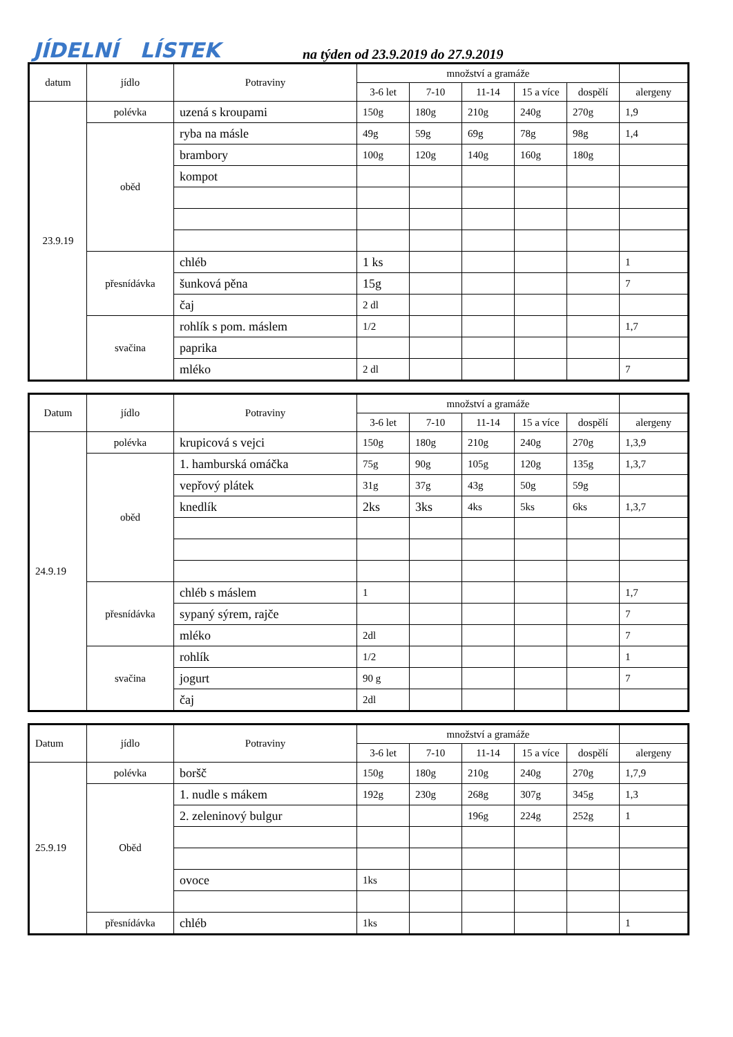JÍDELNÍ LÍSTEK na týden od 23.9.2019 do 27.9.2019
| datum | jídlo | Potraviny | množství a gramáže | | | | | |
| --- | --- | --- | --- | --- | --- | --- | --- | --- |
| | | | 3-6 let | 7-10 | 11-14 | 15 a více | dospělí | alergeny |
| 23.9.19 | polévka | uzená s kroupami | 150g | 180g | 210g | 240g | 270g | 1,9 |
| | oběd | ryba na másle | 49g | 59g | 69g | 78g | 98g | 1,4 |
| | | brambory | 100g | 120g | 140g | 160g | 180g | |
| | | kompot | | | | | | |
| | přesnídávka | chléb | 1 ks | | | | | 1 |
| | | šunková pěna | 15g | | | | | 7 |
| | | čaj | 2 dl | | | | | |
| | svačina | rohlík s pom. máslem | 1/2 | | | | | 1,7 |
| | | paprika | | | | | | |
| | | mléko | 2 dl | | | | | 7 |
| Datum | jídlo | Potraviny | množství a gramáže | | | | | |
| --- | --- | --- | --- | --- | --- | --- | --- | --- |
| | | | 3-6 let | 7-10 | 11-14 | 15 a více | dospělí | alergeny |
| 24.9.19 | polévka | krupicová s vejci | 150g | 180g | 210g | 240g | 270g | 1,3,9 |
| | oběd | 1. hamburská omáčka | 75g | 90g | 105g | 120g | 135g | 1,3,7 |
| | | vepřový plátek | 31g | 37g | 43g | 50g | 59g | |
| | | knedlík | 2ks | 3ks | 4ks | 5ks | 6ks | 1,3,7 |
| | přesnídávka | chléb s máslem | 1 | | | | | 1,7 |
| | | sypaný sýrem, rajče | | | | | | 7 |
| | | mléko | 2dl | | | | | 7 |
| | svačina | rohlík | 1/2 | | | | | 1 |
| | | jogurt | 90 g | | | | | 7 |
| | | čaj | 2dl | | | | | |
| Datum | jídlo | Potraviny | množství a gramáže | | | | | |
| --- | --- | --- | --- | --- | --- | --- | --- | --- |
| | | | 3-6 let | 7-10 | 11-14 | 15 a více | dospělí | alergeny |
| 25.9.19 | polévka | boršč | 150g | 180g | 210g | 240g | 270g | 1,7,9 |
| | Oběd | 1. nudle s mákem | 192g | 230g | 268g | 307g | 345g | 1,3 |
| | | 2. zeleninový bulgur | | | 196g | 224g | 252g | 1 |
| | | ovoce | 1ks | | | | | |
| | přesnídávka | chléb | 1ks | | | | | 1 |